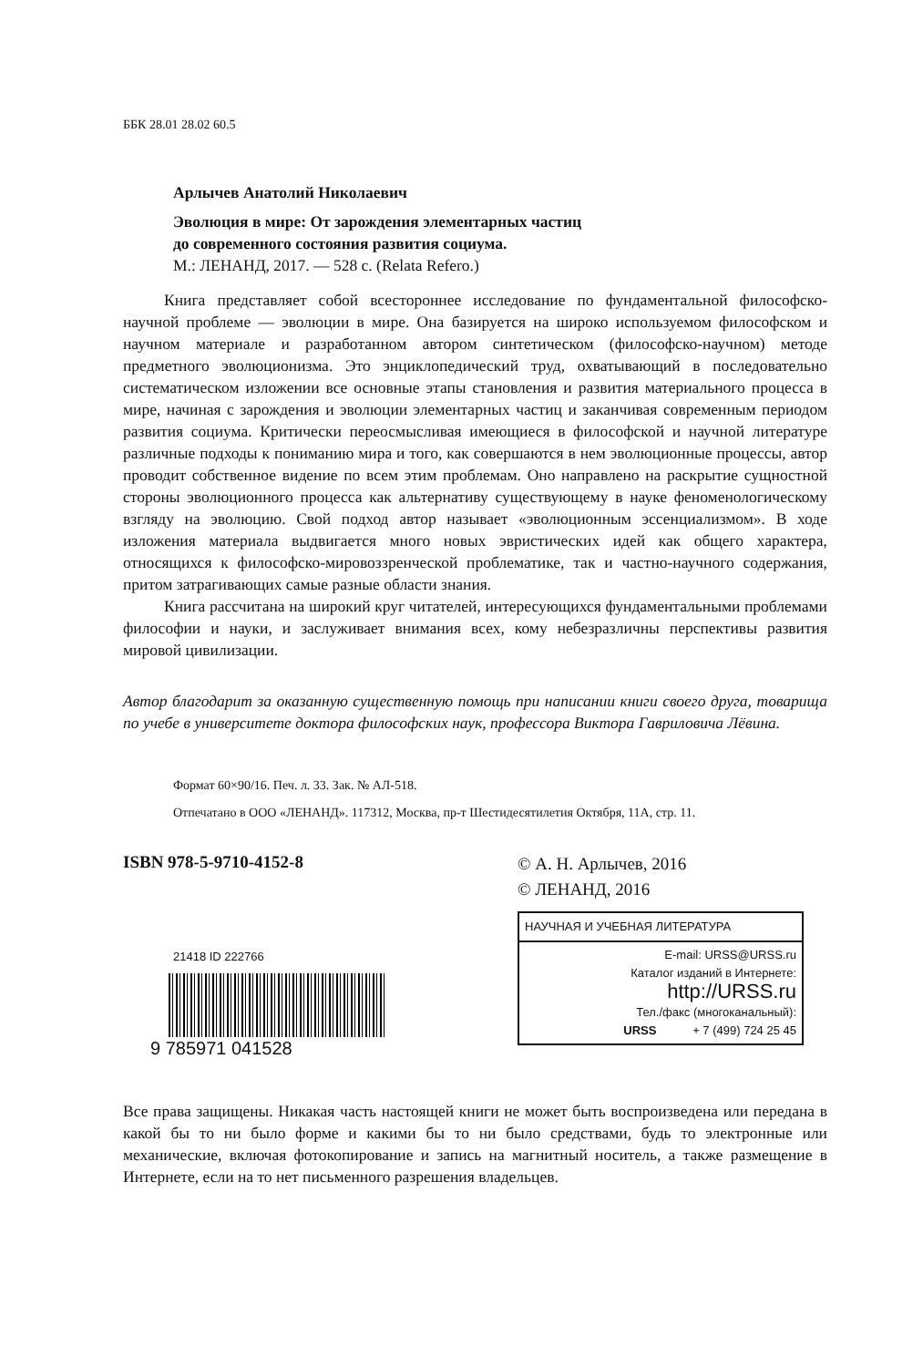ББК 28.01 28.02 60.5
Арлычев Анатолий Николаевич
Эволюция в мире: От зарождения элементарных частиц
до современного состояния развития социума.
М.: ЛЕНАНД, 2017. — 528 с. (Relata Refero.)
Книга представляет собой всестороннее исследование по фундаментальной философско-научной проблеме — эволюции в мире. Она базируется на широко используемом философском и научном материале и разработанном автором синтетическом (философско-научном) методе предметного эволюционизма. Это энциклопедический труд, охватывающий в последовательно систематическом изложении все основные этапы становления и развития материального процесса в мире, начиная с зарождения и эволюции элементарных частиц и заканчивая современным периодом развития социума. Критически переосмысливая имеющиеся в философской и научной литературе различные подходы к пониманию мира и того, как совершаются в нем эволюционные процессы, автор проводит собственное видение по всем этим проблемам. Оно направлено на раскрытие сущностной стороны эволюционного процесса как альтернативу существующему в науке феноменологическому взгляду на эволюцию. Свой подход автор называет «эволюционным эссенциализмом». В ходе изложения материала выдвигается много новых эвристических идей как общего характера, относящихся к философско-мировоззренческой проблематике, так и частно-научного содержания, притом затрагивающих самые разные области знания.
Книга рассчитана на широкий круг читателей, интересующихся фундаментальными проблемами философии и науки, и заслуживает внимания всех, кому небезразличны перспективы развития мировой цивилизации.
Автор благодарит за оказанную существенную помощь при написании книги своего друга, товарища по учебе в университете доктора философских наук, профессора Виктора Гавриловича Лёвина.
Формат 60×90/16. Печ. л. 33. Зак. № АЛ-518.
Отпечатано в ООО «ЛЕНАНД». 117312, Москва, пр-т Шестидесятилетия Октября, 11А, стр. 11.
ISBN 978-5-9710-4152-8
21418 ID 222766
9 785971 041528
© А. Н. Арлычев, 2016
© ЛЕНАНД, 2016
НАУЧНАЯ И УЧЕБНАЯ ЛИТЕРАТУРА
E-mail: URSS@URSS.ru
Каталог изданий в Интернете:
http://URSS.ru
Тел./факс (многоканальный):
URSS + 7 (499) 724 25 45
Все права защищены. Никакая часть настоящей книги не может быть воспроизведена или передана в какой бы то ни было форме и какими бы то ни было средствами, будь то электронные или механические, включая фотокопирование и запись на магнитный носитель, а также размещение в Интернете, если на то нет письменного разрешения владельцев.